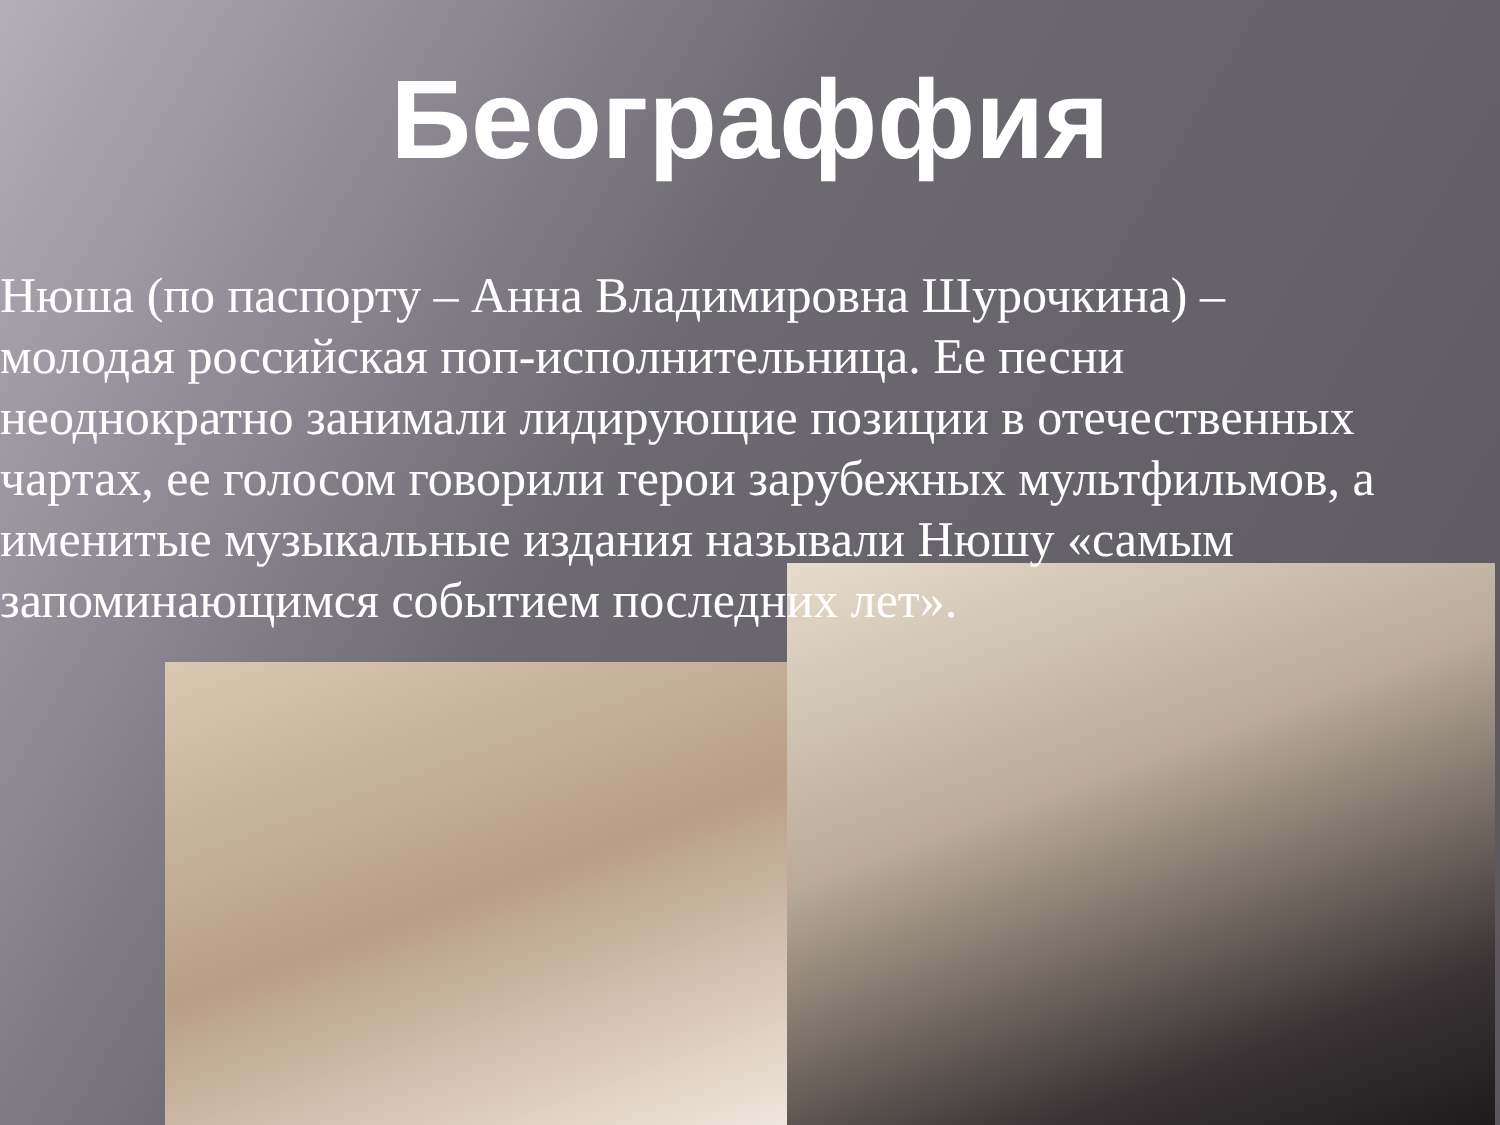Београффия
Нюша (по паспорту – Анна Владимировна Шурочкина) – молодая российская поп-исполнительница. Ее песни неоднократно занимали лидирующие позиции в отечественных чартах, ее голосом говорили герои зарубежных мультфильмов, а именитые музыкальные издания называли Нюшу «самым запоминающимся событием последних лет».